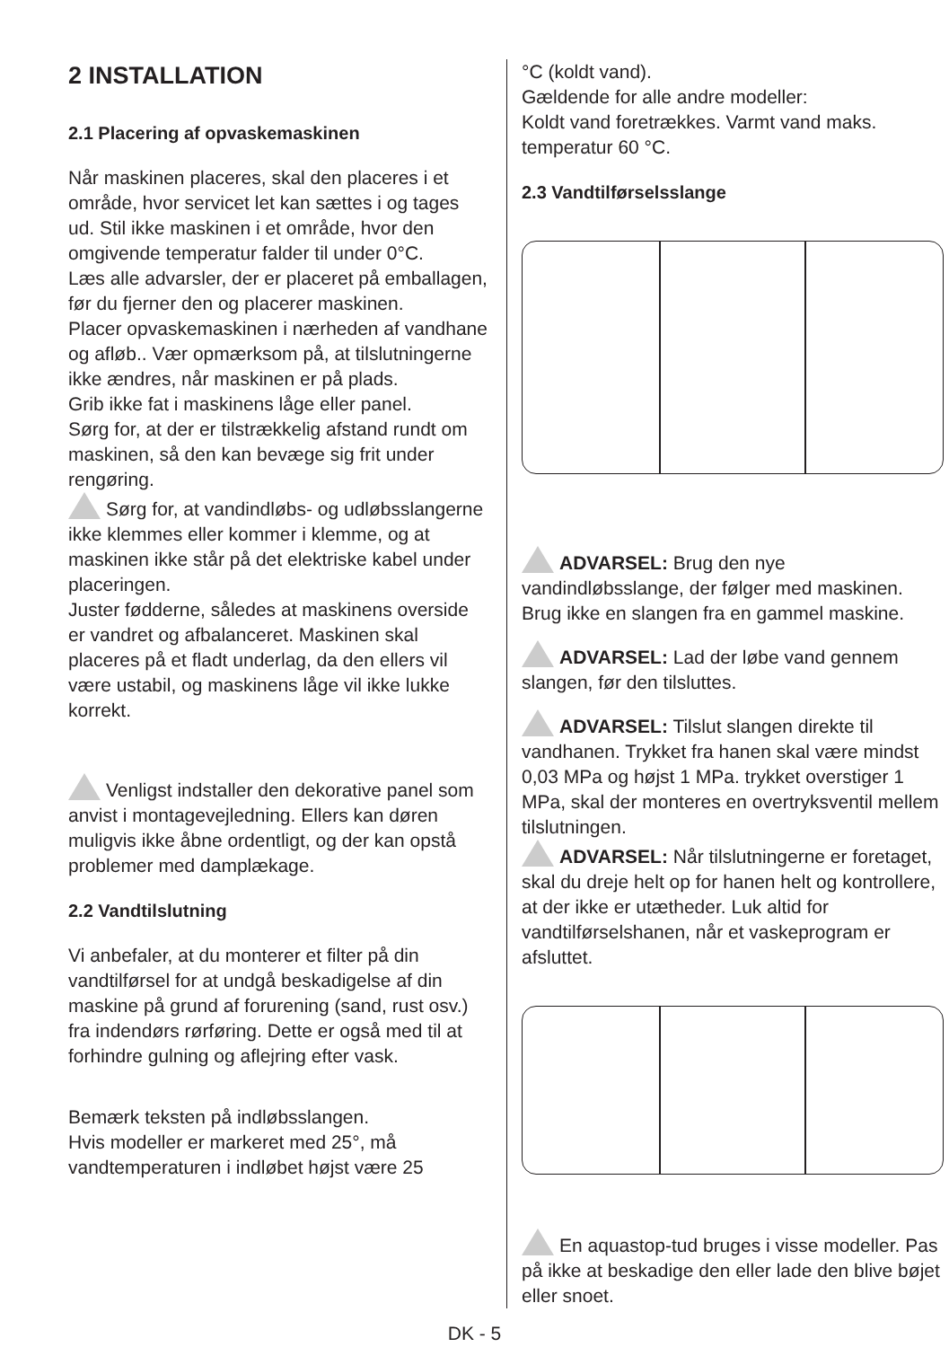2 INSTALLATION
2.1 Placering af opvaskemaskinen
Når maskinen placeres, skal den placeres i et område, hvor servicet let kan sættes i og tages ud. Stil ikke maskinen i et område, hvor den omgivende temperatur falder til under 0°C.
Læs alle advarsler, der er placeret på emballagen, før du fjerner den og placerer maskinen.
Placer opvaskemaskinen i nærheden af vandhane og afløb.. Vær opmærksom på, at tilslutningerne ikke ændres, når maskinen er på plads.
Grib ikke fat i maskinens låge eller panel.
Sørg for, at der er tilstrækkelig afstand rundt om maskinen, så den kan bevæge sig frit under rengøring.
Sørg for, at vandindløbs- og udløbsslangerne ikke klemmes eller kommer i klemme, og at maskinen ikke står på det elektriske kabel under placeringen.
Juster fødderne, således at maskinens overside er vandret og afbalanceret. Maskinen skal placeres på et fladt underlag, da den ellers vil være ustabil, og maskinens låge vil ikke lukke korrekt.
Venligst indstaller den dekorative panel som anvist i montagevejledning. Ellers kan døren muligvis ikke åbne ordentligt, og der kan opstå problemer med damplækage.
2.2 Vandtilslutning
Vi anbefaler, at du monterer et filter på din vandtilførsel for at undgå beskadigelse af din maskine på grund af forurening (sand, rust osv.) fra indendørs rørføring. Dette er også med til at forhindre gulning og aflejring efter vask.
Bemærk teksten på indløbsslangen.
Hvis modeller er markeret med 25°, må vandtemperaturen i indløbet højst være 25
°C (koldt vand).
Gældende for alle andre modeller:
Koldt vand foretrækkes. Varmt vand maks. temperatur 60 °C.
2.3 Vandtilførselsslange
ADVARSEL: Brug den nye vandindløbsslange, der følger med maskinen. Brug ikke en slangen fra en gammel maskine.
ADVARSEL: Lad der løbe vand gennem slangen, før den tilsluttes.
ADVARSEL: Tilslut slangen direkte til vandhanen. Trykket fra hanen skal være mindst 0,03 MPa og højst 1 MPa. trykket overstiger 1 MPa, skal der monteres en overtryksventil mellem tilslutningen.
ADVARSEL: Når tilslutningerne er foretaget, skal du dreje helt op for hanen helt og kontrollere, at der ikke er utætheder. Luk altid for vandtilførselshanen, når et vaskeprogram er afsluttet.
En aquastop-tud bruges i visse modeller. Pas på ikke at beskadige den eller lade den blive bøjet eller snoet.
DK - 5